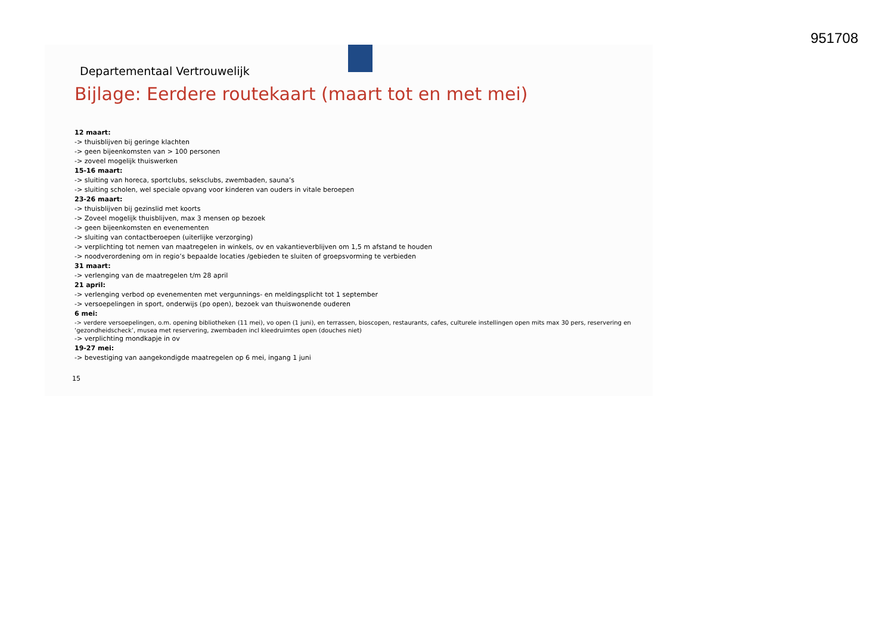951708
Departementaal Vertrouwelijk
Bijlage: Eerdere routekaart (maart tot en met mei)
12 maart:
-> thuisblijven bij geringe klachten
-> geen bijeenkomsten van > 100 personen
-> zoveel mogelijk thuiswerken
15-16 maart:
-> sluiting van horeca, sportclubs, seksclubs, zwembaden, sauna’s
-> sluiting scholen, wel speciale opvang voor kinderen van ouders in vitale beroepen
23-26 maart:
-> thuisblijven bij gezinslid met koorts
-> Zoveel mogelijk thuisblijven, max 3 mensen op bezoek
-> geen bijeenkomsten en evenementen
-> sluiting van contactberoepen (uiterlijke verzorging)
-> verplichting tot nemen van maatregelen in winkels, ov en vakantieverblijven om 1,5 m afstand te houden
-> noodverordening om in regio’s bepaalde locaties /gebieden te sluiten of groepsvorming te verbieden
31 maart:
-> verlenging van de maatregelen t/m 28 april
21 april:
-> verlenging verbod op evenementen met vergunnings- en meldingsplicht tot 1 september
-> versoepelingen in sport, onderwijs (po open), bezoek van thuiswonende ouderen
6 mei:
-> verdere versoepelingen, o.m. opening bibliotheken (11 mei), vo open (1 juni), en terrassen, bioscopen, restaurants, cafes, culturele instellingen open mits max 30 pers, reservering en ‘gezondheidscheck’, musea met reservering, zwembaden incl kleedruimtes open (douches niet)
-> verplichting mondkapje in ov
19-27 mei:
-> bevestiging van aangekondigde maatregelen op 6 mei, ingang 1 juni
15